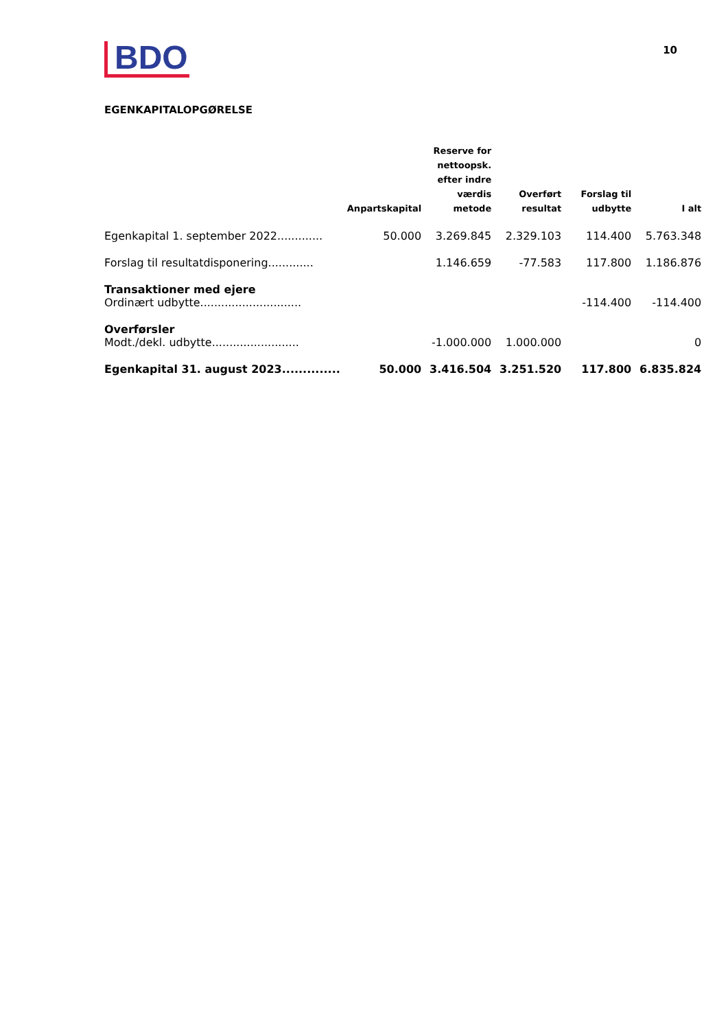BDO
10
EGENKAPITALOPGØRELSE
| | Anpartskapital | Reserve for nettoopsk. efter indre værdis metode | Overført resultat | Forslag til udbytte | I alt |
| --- | --- | --- | --- | --- | --- |
| Egenkapital 1. september 2022............. | 50.000 | 3.269.845 | 2.329.103 | 114.400 | 5.763.348 |
| Forslag til resultatdisponering............. | | 1.146.659 | -77.583 | 117.800 | 1.186.876 |
| Transaktioner med ejere | | | | | |
| Ordinært udbytte............................. | | | | -114.400 | -114.400 |
| Overførsler | | | | | |
| Modt./dekl. udbytte......................... | | -1.000.000 | 1.000.000 | | 0 |
| Egenkapital 31. august 2023.............. | 50.000 | 3.416.504 | 3.251.520 | 117.800 | 6.835.824 |